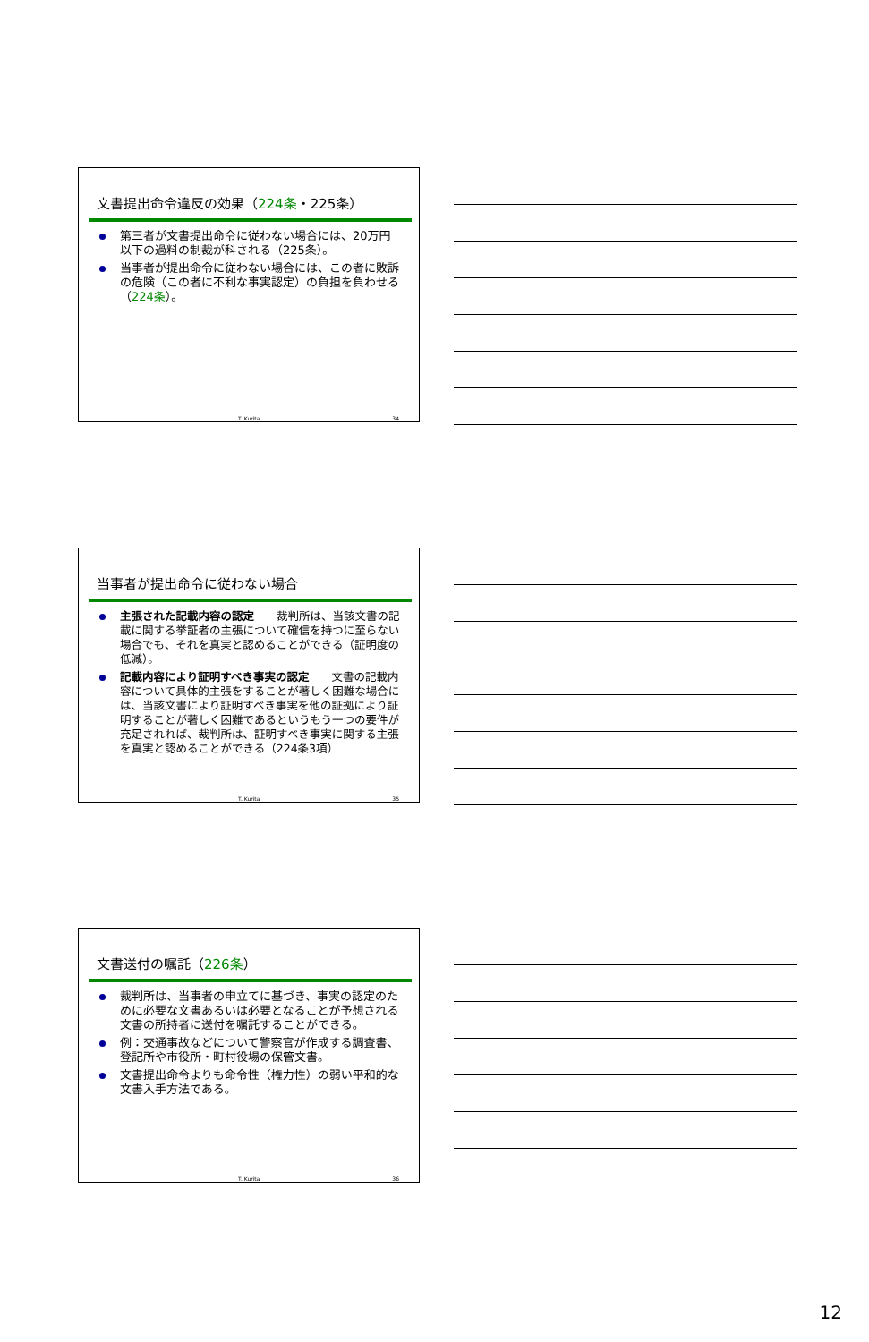文書提出命令違反の効果（224条・225条）
第三者が文書提出命令に従わない場合には、20万円以下の過料の制裁が科される（225条）。
当事者が提出命令に従わない場合には、この者に敗訴の危険（この者に不利な事実認定）の負担を負わせる（224条）。
T. Kurita 34
当事者が提出命令に従わない場合
主張された記載内容の認定　　裁判所は、当該文書の記載に関する挙証者の主張について確信を持つに至らない場合でも、それを真実と認めることができる（証明度の低減）。
記載内容により証明すべき事実の認定　　文書の記載内容について具体的主張をすることが著しく困難な場合には、当該文書により証明すべき事実を他の証拠により証明することが著しく困難であるというもう一つの要件が充足されれば、裁判所は、証明すべき事実に関する主張を真実と認めることができる（224条3項）
T. Kurita 35
文書送付の嘱託（226条）
裁判所は、当事者の申立てに基づき、事実の認定のために必要な文書あるいは必要となることが予想される文書の所持者に送付を嘱託することができる。
例：交通事故などについて警察官が作成する調査書、登記所や市役所・町村役場の保管文書。
文書提出命令よりも命令性（権力性）の弱い平和的な文書入手方法である。
T. Kurita 36
12